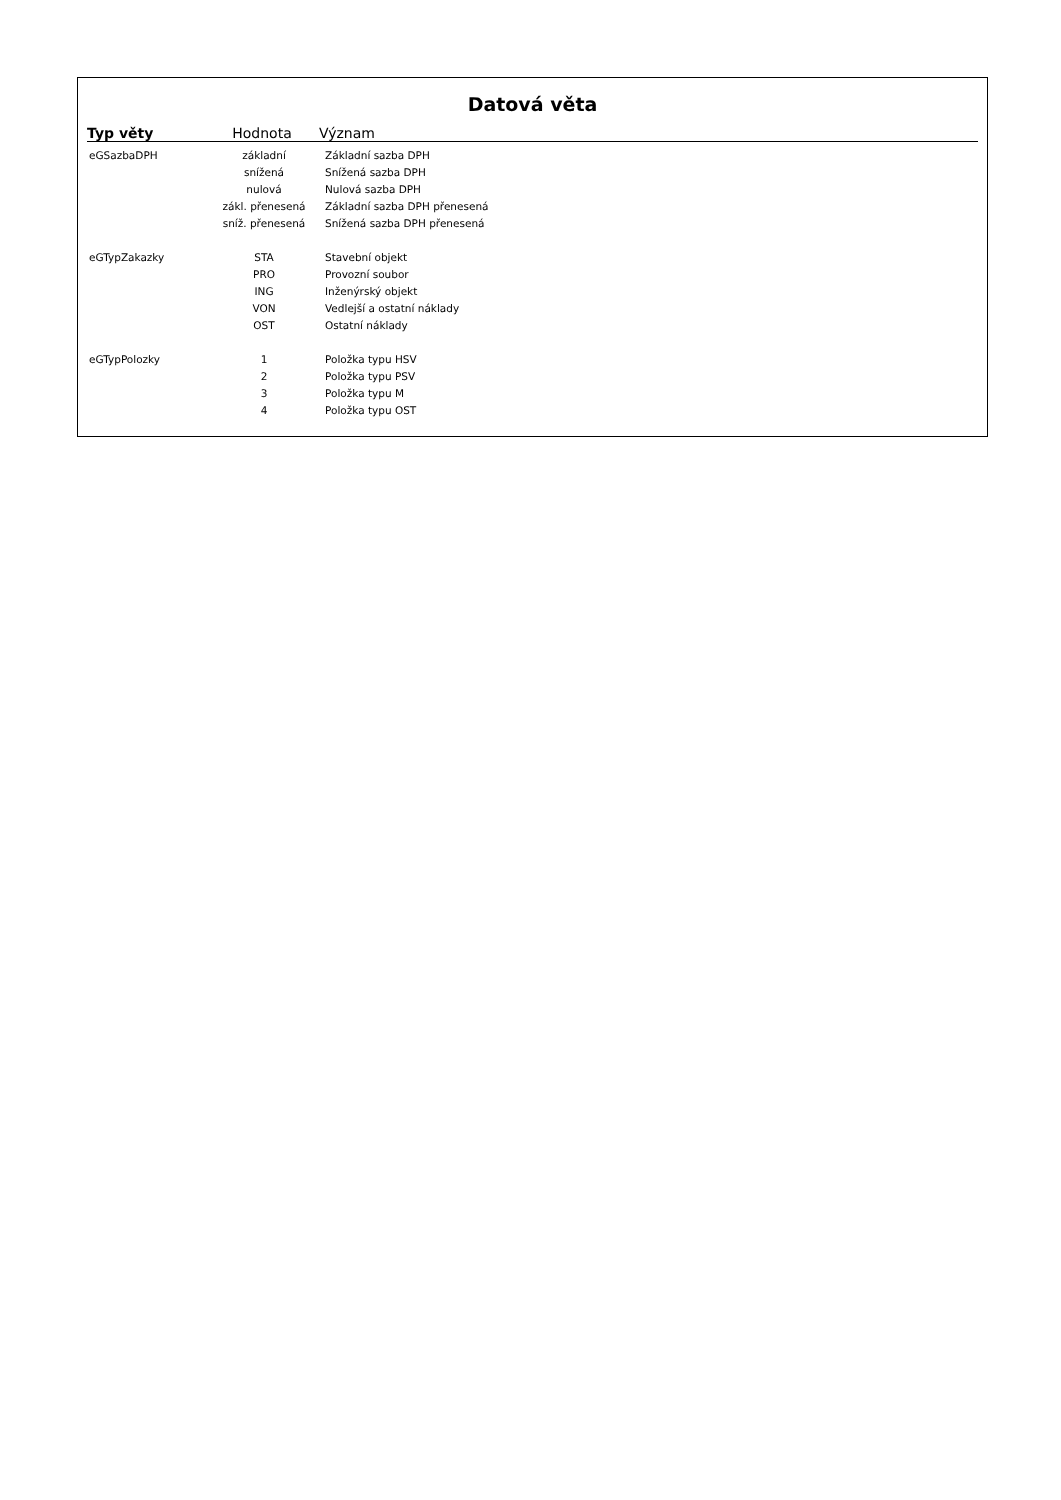Datová věta
| Typ věty | Hodnota | Význam |
| --- | --- | --- |
| eGSazbaDPH | základní | Základní sazba DPH |
| | snížená | Snížená sazba DPH |
| | nulová | Nulová sazba DPH |
| | zákl. přenesená | Základní sazba DPH přenesená |
| | sníž. přenesená | Snížená sazba DPH přenesená |
| eGTypZakazky | STA | Stavební objekt |
| | PRO | Provozní soubor |
| | ING | Inženýrský objekt |
| | VON | Vedlejší a ostatní náklady |
| | OST | Ostatní náklady |
| eGTypPolozky | 1 | Položka typu HSV |
| | 2 | Položka typu PSV |
| | 3 | Položka typu M |
| | 4 | Položka typu OST |